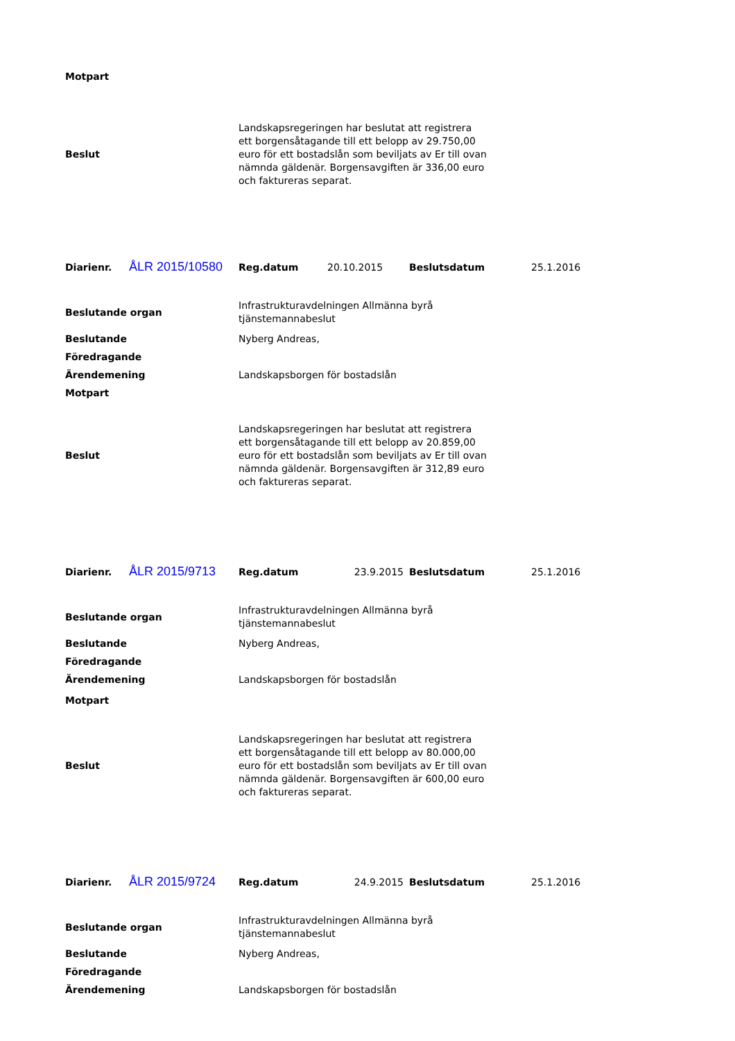| Motpart | |
| Beslut | Landskapsregeringen har beslutat att registrera ett borgensåtagande till ett belopp av 29.750,00 euro för ett bostadslån som beviljats av Er till ovan nämnda gäldenär. Borgensavgiften är 336,00 euro och faktureras separat. |
| Diarienr. | ÅLR 2015/10580 | Reg.datum | 20.10.2015 | Beslutsdatum | 25.1.2016 |
| Beslutande organ | Infrastrukturavdelningen Allmänna byrå tjänstemannabeslut |
| Beslutande | Nyberg Andreas, |
| Föredragande | |
| Ärendemening | Landskapsborgen för bostadslån |
| Motpart | |
| Beslut | Landskapsregeringen har beslutat att registrera ett borgensåtagande till ett belopp av 20.859,00 euro för ett bostadslån som beviljats av Er till ovan nämnda gäldenär. Borgensavgiften är 312,89 euro och faktureras separat. |
| Diarienr. | ÅLR 2015/9713 | Reg.datum | 23.9.2015 | Beslutsdatum | 25.1.2016 |
| Beslutande organ | Infrastrukturavdelningen Allmänna byrå tjänstemannabeslut |
| Beslutande | Nyberg Andreas, |
| Föredragande | |
| Ärendemening | Landskapsborgen för bostadslån |
| Motpart | |
| Beslut | Landskapsregeringen har beslutat att registrera ett borgensåtagande till ett belopp av 80.000,00 euro för ett bostadslån som beviljats av Er till ovan nämnda gäldenär. Borgensavgiften är 600,00 euro och faktureras separat. |
| Diarienr. | ÅLR 2015/9724 | Reg.datum | 24.9.2015 | Beslutsdatum | 25.1.2016 |
| Beslutande organ | Infrastrukturavdelningen Allmänna byrå tjänstemannabeslut |
| Beslutande | Nyberg Andreas, |
| Föredragande | |
| Ärendemening | Landskapsborgen för bostadslån |